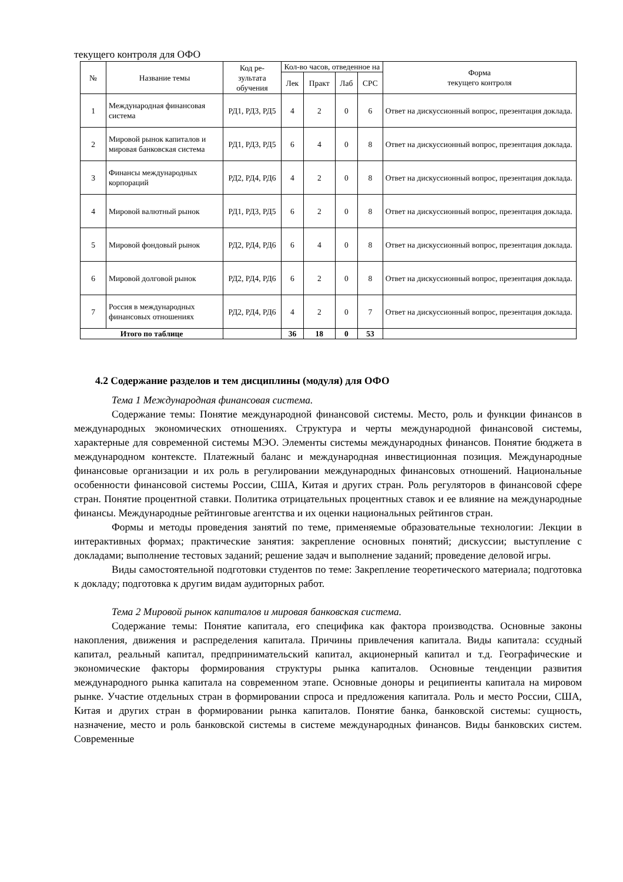текущего контроля для ОФО
| № | Название темы | Код ре- зультата обучения | Кол-во часов, отведенное на | | | | Форма текущего контроля |
| --- | --- | --- | --- | --- | --- | --- | --- |
| | | | Лек | Практ | Лаб | СРС | |
| 1 | Международная финансовая система | РД1, РД3, РД5 | 4 | 2 | 0 | 6 | Ответ на дискуссионный вопрос, презентация доклада. |
| 2 | Мировой рынок капиталов и мировая банковская система | РД1, РД3, РД5 | 6 | 4 | 0 | 8 | Ответ на дискуссионный вопрос, презентация доклада. |
| 3 | Финансы международных корпораций | РД2, РД4, РД6 | 4 | 2 | 0 | 8 | Ответ на дискуссионный вопрос, презентация доклада. |
| 4 | Мировой валютный рынок | РД1, РД3, РД5 | 6 | 2 | 0 | 8 | Ответ на дискуссионный вопрос, презентация доклада. |
| 5 | Мировой фондовый рынок | РД2, РД4, РД6 | 6 | 4 | 0 | 8 | Ответ на дискуссионный вопрос, презентация доклада. |
| 6 | Мировой долговой рынок | РД2, РД4, РД6 | 6 | 2 | 0 | 8 | Ответ на дискуссионный вопрос, презентация доклада. |
| 7 | Россия в международных финансовых отношениях | РД2, РД4, РД6 | 4 | 2 | 0 | 7 | Ответ на дискуссионный вопрос, презентация доклада. |
| Итого по таблице | | | 36 | 18 | 0 | 53 | |
4.2 Содержание разделов и тем дисциплины (модуля) для ОФО
Тема 1 Международная финансовая система.
Содержание темы: Понятие международной финансовой системы. Место, роль и функции финансов в международных экономических отношениях. Структура и черты международной финансовой системы, характерные для современной системы МЭО. Элементы системы международных финансов. Понятие бюджета в международном контексте. Платежный баланс и международная инвестиционная позиция. Международные финансовые организации и их роль в регулировании международных финансовых отношений. Национальные особенности финансовой системы России, США, Китая и других стран. Роль регуляторов в финансовой сфере стран. Понятие процентной ставки. Политика отрицательных процентных ставок и ее влияние на международные финансы. Международные рейтинговые агентства и их оценки национальных рейтингов стран.
Формы и методы проведения занятий по теме, применяемые образовательные технологии: Лекции в интерактивных формах; практические занятия: закрепление основных понятий; дискуссии; выступление с докладами; выполнение тестовых заданий; решение задач и выполнение заданий; проведение деловой игры.
Виды самостоятельной подготовки студентов по теме: Закрепление теоретического материала; подготовка к докладу; подготовка к другим видам аудиторных работ.
Тема 2 Мировой рынок капиталов и мировая банковская система.
Содержание темы: Понятие капитала, его специфика как фактора производства. Основные законы накопления, движения и распределения капитала. Причины привлечения капитала. Виды капитала: ссудный капитал, реальный капитал, предпринимательский капитал, акционерный капитал и т.д. Географические и экономические факторы формирования структуры рынка капиталов. Основные тенденции развития международного рынка капитала на современном этапе. Основные доноры и реципиенты капитала на мировом рынке. Участие отдельных стран в формировании спроса и предложения капитала. Роль и место России, США, Китая и других стран в формировании рынка капиталов. Понятие банка, банковской системы: сущность, назначение, место и роль банковской системы в системе международных финансов. Виды банковских систем. Современные